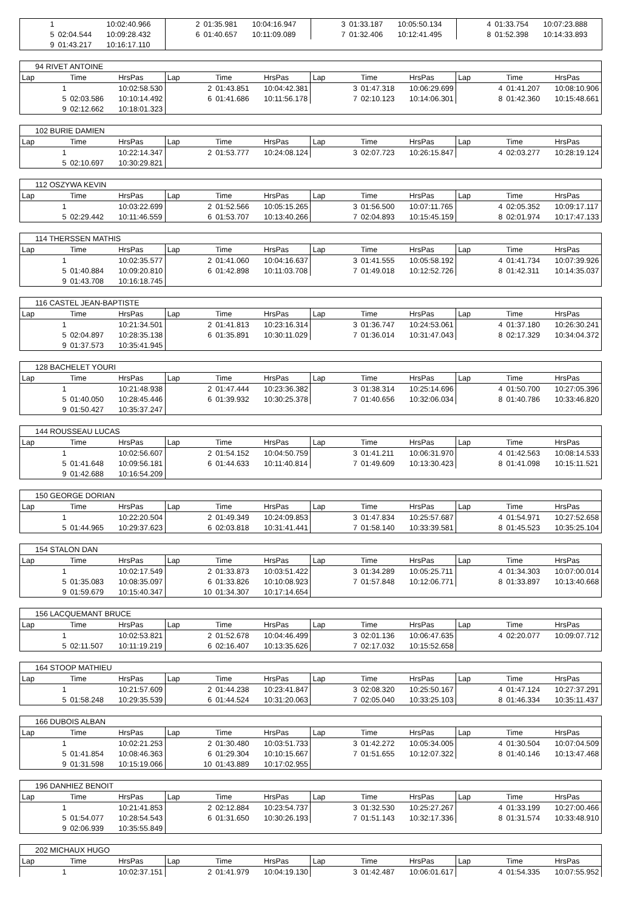| 1 | | 10:02:40.966 | 2 | 01:35.981 | 10:04:16.947 | 3 | 01:33.187 | 10:05:50.134 | 4 | 01:33.754 | 10:07:23.888 |
| 5 | 02:04.544 | 10:09:28.432 | 6 | 01:40.657 | 10:11:09.089 | 7 | 01:32.406 | 10:12:41.495 | 8 | 01:52.398 | 10:14:33.893 |
| 9 | 01:43.217 | 10:16:17.110 | | | | | | | | | |
| 94 RIVET ANTOINE | | | | | | | | | | | |
| Lap | Time | HrsPas | Lap | Time | HrsPas | Lap | Time | HrsPas | Lap | Time | HrsPas |
| 1 | | 10:02:58.530 | 2 | 01:43.851 | 10:04:42.381 | 3 | 01:47.318 | 10:06:29.699 | 4 | 01:41.207 | 10:08:10.906 |
| 5 | 02:03.586 | 10:10:14.492 | 6 | 01:41.686 | 10:11:56.178 | 7 | 02:10.123 | 10:14:06.301 | 8 | 01:42.360 | 10:15:48.661 |
| 9 | 02:12.662 | 10:18:01.323 | | | | | | | | | |
| 102 BURIE DAMIEN | | | | | | | | | | | |
| Lap | Time | HrsPas | Lap | Time | HrsPas | Lap | Time | HrsPas | Lap | Time | HrsPas |
| 1 | | 10:22:14.347 | 2 | 01:53.777 | 10:24:08.124 | 3 | 02:07.723 | 10:26:15.847 | 4 | 02:03.277 | 10:28:19.124 |
| 5 | 02:10.697 | 10:30:29.821 | | | | | | | | | |
| 112 OSZYWA KEVIN | | | | | | | | | | | |
| Lap | Time | HrsPas | Lap | Time | HrsPas | Lap | Time | HrsPas | Lap | Time | HrsPas |
| 1 | | 10:03:22.699 | 2 | 01:52.566 | 10:05:15.265 | 3 | 01:56.500 | 10:07:11.765 | 4 | 02:05.352 | 10:09:17.117 |
| 5 | 02:29.442 | 10:11:46.559 | 6 | 01:53.707 | 10:13:40.266 | 7 | 02:04.893 | 10:15:45.159 | 8 | 02:01.974 | 10:17:47.133 |
| 114 THERSSEN MATHIS | | | | | | | | | | | |
| Lap | Time | HrsPas | Lap | Time | HrsPas | Lap | Time | HrsPas | Lap | Time | HrsPas |
| 1 | | 10:02:35.577 | 2 | 01:41.060 | 10:04:16.637 | 3 | 01:41.555 | 10:05:58.192 | 4 | 01:41.734 | 10:07:39.926 |
| 5 | 01:40.884 | 10:09:20.810 | 6 | 01:42.898 | 10:11:03.708 | 7 | 01:49.018 | 10:12:52.726 | 8 | 01:42.311 | 10:14:35.037 |
| 9 | 01:43.708 | 10:16:18.745 | | | | | | | | | |
| 116 CASTEL JEAN-BAPTISTE | | | | | | | | | | | |
| Lap | Time | HrsPas | Lap | Time | HrsPas | Lap | Time | HrsPas | Lap | Time | HrsPas |
| 1 | | 10:21:34.501 | 2 | 01:41.813 | 10:23:16.314 | 3 | 01:36.747 | 10:24:53.061 | 4 | 01:37.180 | 10:26:30.241 |
| 5 | 02:04.897 | 10:28:35.138 | 6 | 01:35.891 | 10:30:11.029 | 7 | 01:36.014 | 10:31:47.043 | 8 | 02:17.329 | 10:34:04.372 |
| 9 | 01:37.573 | 10:35:41.945 | | | | | | | | | |
| 128 BACHELET YOURI | | | | | | | | | | | |
| Lap | Time | HrsPas | Lap | Time | HrsPas | Lap | Time | HrsPas | Lap | Time | HrsPas |
| 1 | | 10:21:48.938 | 2 | 01:47.444 | 10:23:36.382 | 3 | 01:38.314 | 10:25:14.696 | 4 | 01:50.700 | 10:27:05.396 |
| 5 | 01:40.050 | 10:28:45.446 | 6 | 01:39.932 | 10:30:25.378 | 7 | 01:40.656 | 10:32:06.034 | 8 | 01:40.786 | 10:33:46.820 |
| 9 | 01:50.427 | 10:35:37.247 | | | | | | | | | |
| 144 ROUSSEAU LUCAS | | | | | | | | | | | |
| Lap | Time | HrsPas | Lap | Time | HrsPas | Lap | Time | HrsPas | Lap | Time | HrsPas |
| 1 | | 10:02:56.607 | 2 | 01:54.152 | 10:04:50.759 | 3 | 01:41.211 | 10:06:31.970 | 4 | 01:42.563 | 10:08:14.533 |
| 5 | 01:41.648 | 10:09:56.181 | 6 | 01:44.633 | 10:11:40.814 | 7 | 01:49.609 | 10:13:30.423 | 8 | 01:41.098 | 10:15:11.521 |
| 9 | 01:42.688 | 10:16:54.209 | | | | | | | | | |
| 150 GEORGE DORIAN | | | | | | | | | | | |
| Lap | Time | HrsPas | Lap | Time | HrsPas | Lap | Time | HrsPas | Lap | Time | HrsPas |
| 1 | | 10:22:20.504 | 2 | 01:49.349 | 10:24:09.853 | 3 | 01:47.834 | 10:25:57.687 | 4 | 01:54.971 | 10:27:52.658 |
| 5 | 01:44.965 | 10:29:37.623 | 6 | 02:03.818 | 10:31:41.441 | 7 | 01:58.140 | 10:33:39.581 | 8 | 01:45.523 | 10:35:25.104 |
| 154 STALON DAN | | | | | | | | | | | |
| Lap | Time | HrsPas | Lap | Time | HrsPas | Lap | Time | HrsPas | Lap | Time | HrsPas |
| 1 | | 10:02:17.549 | 2 | 01:33.873 | 10:03:51.422 | 3 | 01:34.289 | 10:05:25.711 | 4 | 01:34.303 | 10:07:00.014 |
| 5 | 01:35.083 | 10:08:35.097 | 6 | 01:33.826 | 10:10:08.923 | 7 | 01:57.848 | 10:12:06.771 | 8 | 01:33.897 | 10:13:40.668 |
| 9 | 01:59.679 | 10:15:40.347 | 10 | 01:34.307 | 10:17:14.654 | | | | | | |
| 156 LACQUEMANT BRUCE | | | | | | | | | | | |
| Lap | Time | HrsPas | Lap | Time | HrsPas | Lap | Time | HrsPas | Lap | Time | HrsPas |
| 1 | | 10:02:53.821 | 2 | 01:52.678 | 10:04:46.499 | 3 | 02:01.136 | 10:06:47.635 | 4 | 02:20.077 | 10:09:07.712 |
| 5 | 02:11.507 | 10:11:19.219 | 6 | 02:16.407 | 10:13:35.626 | 7 | 02:17.032 | 10:15:52.658 | | | |
| 164 STOOP MATHIEU | | | | | | | | | | | |
| Lap | Time | HrsPas | Lap | Time | HrsPas | Lap | Time | HrsPas | Lap | Time | HrsPas |
| 1 | | 10:21:57.609 | 2 | 01:44.238 | 10:23:41.847 | 3 | 02:08.320 | 10:25:50.167 | 4 | 01:47.124 | 10:27:37.291 |
| 5 | 01:58.248 | 10:29:35.539 | 6 | 01:44.524 | 10:31:20.063 | 7 | 02:05.040 | 10:33:25.103 | 8 | 01:46.334 | 10:35:11.437 |
| 166 DUBOIS ALBAN | | | | | | | | | | | |
| Lap | Time | HrsPas | Lap | Time | HrsPas | Lap | Time | HrsPas | Lap | Time | HrsPas |
| 1 | | 10:02:21.253 | 2 | 01:30.480 | 10:03:51.733 | 3 | 01:42.272 | 10:05:34.005 | 4 | 01:30.504 | 10:07:04.509 |
| 5 | 01:41.854 | 10:08:46.363 | 6 | 01:29.304 | 10:10:15.667 | 7 | 01:51.655 | 10:12:07.322 | 8 | 01:40.146 | 10:13:47.468 |
| 9 | 01:31.598 | 10:15:19.066 | 10 | 01:43.889 | 10:17:02.955 | | | | | | |
| 196 DANHIEZ BENOIT | | | | | | | | | | | |
| Lap | Time | HrsPas | Lap | Time | HrsPas | Lap | Time | HrsPas | Lap | Time | HrsPas |
| 1 | | 10:21:41.853 | 2 | 02:12.884 | 10:23:54.737 | 3 | 01:32.530 | 10:25:27.267 | 4 | 01:33.199 | 10:27:00.466 |
| 5 | 01:54.077 | 10:28:54.543 | 6 | 01:31.650 | 10:30:26.193 | 7 | 01:51.143 | 10:32:17.336 | 8 | 01:31.574 | 10:33:48.910 |
| 9 | 02:06.939 | 10:35:55.849 | | | | | | | | | |
| 202 MICHAUX HUGO | | | | | | | | | | | |
| Lap | Time | HrsPas | Lap | Time | HrsPas | Lap | Time | HrsPas | Lap | Time | HrsPas |
| 1 | | 10:02:37.151 | 2 | 01:41.979 | 10:04:19.130 | 3 | 01:42.487 | 10:06:01.617 | 4 | 01:54.335 | 10:07:55.952 |